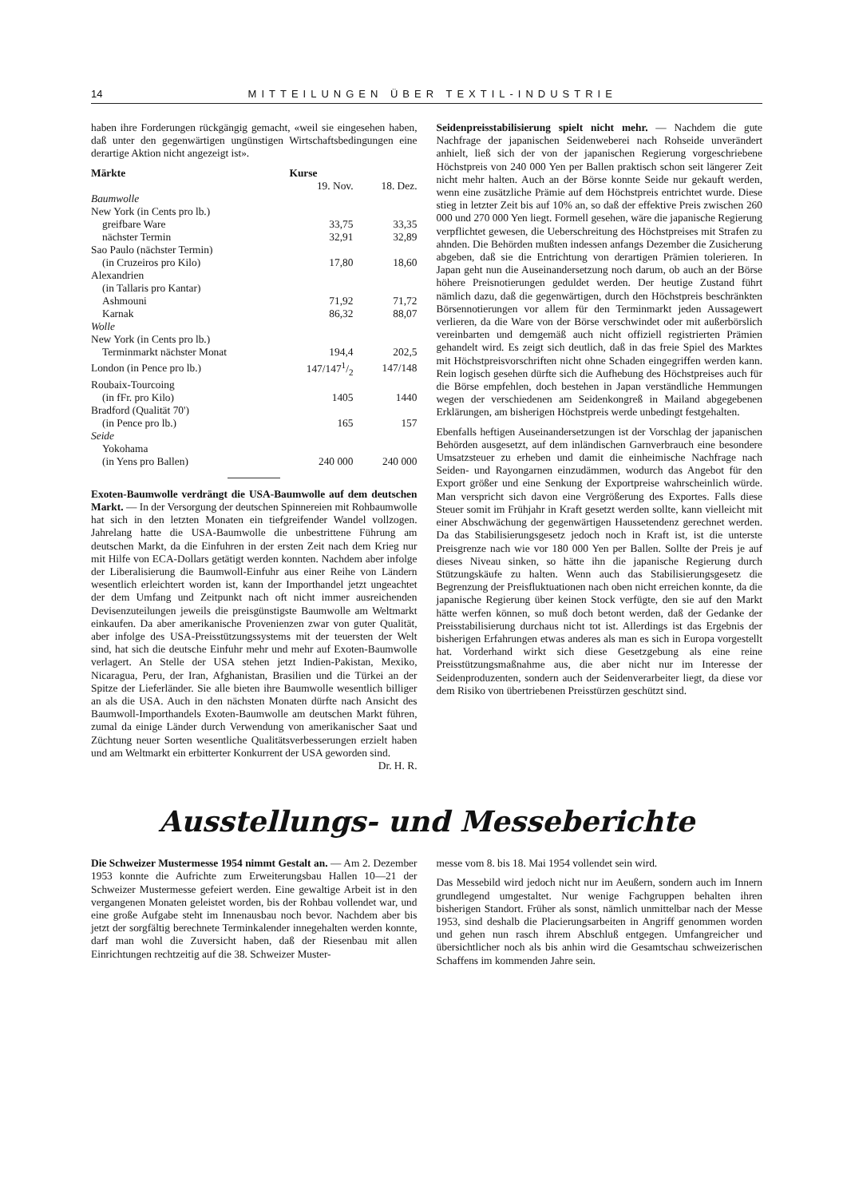14 MITTEILUNGEN ÜBER TEXTIL-INDUSTRIE
haben ihre Forderungen rückgängig gemacht, «weil sie eingesehen haben, daß unter den gegenwärtigen ungünstigen Wirtschaftsbedingungen eine derartige Aktion nicht angezeigt ist».
| Märkte | Kurse | |
| --- | --- | --- |
| | 19. Nov. | 18. Dez. |
| Baumwolle | | |
| New York (in Cents pro lb.) | | |
| greifbare Ware | 33,75 | 33,35 |
| nächster Termin | 32,91 | 32,89 |
| Sao Paulo (nächster Termin) | | |
| (in Cruzeiros pro Kilo) | 17,80 | 18,60 |
| Alexandrien | | |
| (in Tallaris pro Kantar) | | |
| Ashmouni | 71,92 | 71,72 |
| Karnak | 86,32 | 88,07 |
| Wolle | | |
| New York (in Cents pro lb.) | | |
| Terminmarkt nächster Monat | 194,4 | 202,5 |
| London (in Pence pro lb.) | 147/1471/2 | 147/148 |
| Roubaix-Tourcoing | | |
| (in fFr. pro Kilo) | 1405 | 1440 |
| Bradford (Qualität 70') | | |
| (in Pence pro lb.) | 165 | 157 |
| Seide | | |
| Yokohama | | |
| (in Yens pro Ballen) | 240 000 | 240 000 |
Exoten-Baumwolle verdrängt die USA-Baumwolle auf dem deutschen Markt. — In der Versorgung der deutschen Spinnereien mit Rohbaumwolle hat sich in den letzten Monaten ein tiefgreifender Wandel vollzogen. Jahrelang hatte die USA-Baumwolle die unbestrittene Führung am deutschen Markt, da die Einfuhren in der ersten Zeit nach dem Krieg nur mit Hilfe von ECA-Dollars getätigt werden konnten. Nachdem aber infolge der Liberalisierung die Baumwoll-Einfuhr aus einer Reihe von Ländern wesentlich erleichtert worden ist, kann der Importhandel jetzt ungeachtet der dem Umfang und Zeitpunkt nach oft nicht immer ausreichenden Devisenzuteilungen jeweils die preisgünstigste Baumwolle am Weltmarkt einkaufen. Da aber amerikanische Provenienzen zwar von guter Qualität, aber infolge des USA-Preisstützungssystems mit der teuersten der Welt sind, hat sich die deutsche Einfuhr mehr und mehr auf Exoten-Baumwolle verlagert. An Stelle der USA stehen jetzt Indien-Pakistan, Mexiko, Nicaragua, Peru, der Iran, Afghanistan, Brasilien und die Türkei an der Spitze der Lieferländer. Sie alle bieten ihre Baumwolle wesentlich billiger an als die USA. Auch in den nächsten Monaten dürfte nach Ansicht des Baumwoll-Importhandels Exoten-Baumwolle am deutschen Markt führen, zumal da einige Länder durch Verwendung von amerikanischer Saat und Züchtung neuer Sorten wesentliche Qualitätsverbesserungen erzielt haben und am Weltmarkt ein erbitterter Konkurrent der USA geworden sind. Dr. H. R.
Seidenpreisstabilisierung spielt nicht mehr. — Nachdem die gute Nachfrage der japanischen Seidenweberei nach Rohseide unverändert anhielt, ließ sich der von der japanischen Regierung vorgeschriebene Höchstpreis von 240 000 Yen per Ballen praktisch schon seit längerer Zeit nicht mehr halten. Auch an der Börse konnte Seide nur gekauft werden, wenn eine zusätzliche Prämie auf dem Höchstpreis entrichtet wurde. Diese stieg in letzter Zeit bis auf 10% an, so daß der effektive Preis zwischen 260 000 und 270 000 Yen liegt. Formell gesehen, wäre die japanische Regierung verpflichtet gewesen, die Ueberschreitung des Höchstpreises mit Strafen zu ahnden. Die Behörden mußten indessen anfangs Dezember die Zusicherung abgeben, daß sie die Entrichtung von derartigen Prämien tolerieren. In Japan geht nun die Auseinandersetzung noch darum, ob auch an der Börse höhere Preisnotierungen geduldet werden. Der heutige Zustand führt nämlich dazu, daß die gegenwärtigen, durch den Höchstpreis beschränkten Börsennotierungen vor allem für den Terminmarkt jeden Aussagewert verlieren, da die Ware von der Börse verschwindet oder mit außerbörslich vereinbarten und demgemäß auch nicht offiziell registrierten Prämien gehandelt wird. Es zeigt sich deutlich, daß in das freie Spiel des Marktes mit Höchstpreisvorschriften nicht ohne Schaden eingegriffen werden kann. Rein logisch gesehen dürfte sich die Aufhebung des Höchstpreises auch für die Börse empfehlen, doch bestehen in Japan verständliche Hemmungen wegen der verschiedenen am Seidenkongreß in Mailand abgegebenen Erklärungen, am bisherigen Höchstpreis werde unbedingt festgehalten.
Ebenfalls heftigen Auseinandersetzungen ist der Vorschlag der japanischen Behörden ausgesetzt, auf dem inländischen Garnverbrauch eine besondere Umsatzsteuer zu erheben und damit die einheimische Nachfrage nach Seiden- und Rayongarnen einzudämmen, wodurch das Angebot für den Export größer und eine Senkung der Exportpreise wahrscheinlich würde. Man verspricht sich davon eine Vergrößerung des Exportes. Falls diese Steuer somit im Frühjahr in Kraft gesetzt werden sollte, kann vielleicht mit einer Abschwächung der gegenwärtigen Haussetendenz gerechnet werden. Da das Stabilisierungsgesetz jedoch noch in Kraft ist, ist die unterste Preisgrenze nach wie vor 180 000 Yen per Ballen. Sollte der Preis je auf dieses Niveau sinken, so hätte ihn die japanische Regierung durch Stützungskäufe zu halten. Wenn auch das Stabilisierungsgesetz die Begrenzung der Preisfluktuationen nach oben nicht erreichen konnte, da die japanische Regierung über keinen Stock verfügte, den sie auf den Markt hätte werfen können, so muß doch betont werden, daß der Gedanke der Preisstabilisierung durchaus nicht tot ist. Allerdings ist das Ergebnis der bisherigen Erfahrungen etwas anderes als man es sich in Europa vorgestellt hat. Vorderhand wirkt sich diese Gesetzgebung als eine reine Preisstützungsmaßnahme aus, die aber nicht nur im Interesse der Seidenproduzenten, sondern auch der Seidenverarbeiter liegt, da diese vor dem Risiko von übertriebenen Preisstürzen geschützt sind.
Ausstellungs- und Messeberichte
Die Schweizer Mustermesse 1954 nimmt Gestalt an. — Am 2. Dezember 1953 konnte die Aufrichte zum Erweiterungsbau Hallen 10—21 der Schweizer Mustermesse gefeiert werden. Eine gewaltige Arbeit ist in den vergangenen Monaten geleistet worden, bis der Rohbau vollendet war, und eine große Aufgabe steht im Innenausbau noch bevor. Nachdem aber bis jetzt der sorgfältig berechnete Terminkalender innegehalten werden konnte, darf man wohl die Zuversicht haben, daß der Riesenbau mit allen Einrichtungen rechtzeitig auf die 38. Schweizer Muster-
messe vom 8. bis 18. Mai 1954 vollendet sein wird.
Das Messebild wird jedoch nicht nur im Aeußern, sondern auch im Innern grundlegend umgestaltet. Nur wenige Fachgruppen behalten ihren bisherigen Standort. Früher als sonst, nämlich unmittelbar nach der Messe 1953, sind deshalb die Placierungsarbeiten in Angriff genommen worden und gehen nun rasch ihrem Abschluß entgegen. Umfangreicher und übersichtlicher noch als bis anhin wird die Gesamtschau schweizerischen Schaffens im kommenden Jahre sein.